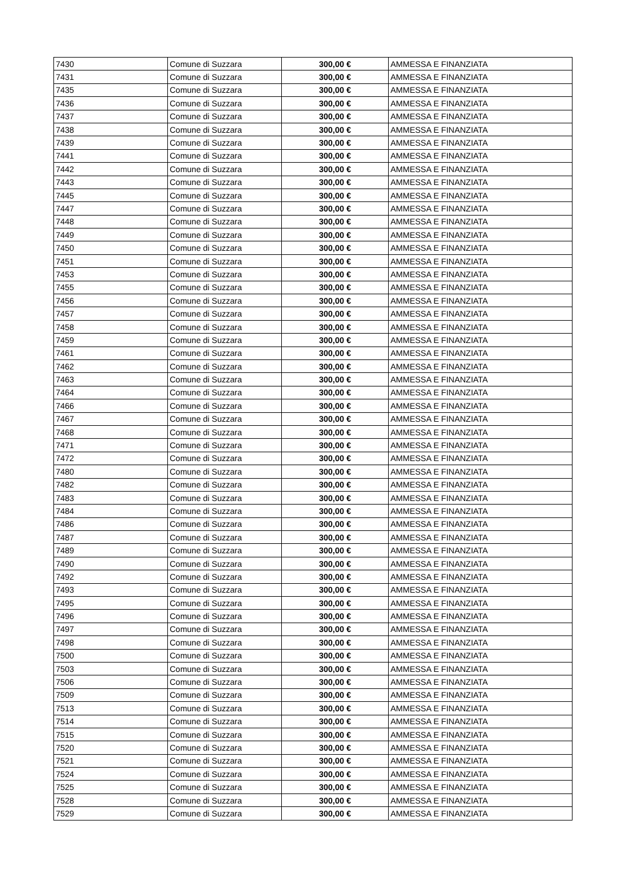| 7430 | Comune di Suzzara | 300,00 € | AMMESSA E FINANZIATA |
| 7431 | Comune di Suzzara | 300,00 € | AMMESSA E FINANZIATA |
| 7435 | Comune di Suzzara | 300,00 € | AMMESSA E FINANZIATA |
| 7436 | Comune di Suzzara | 300,00 € | AMMESSA E FINANZIATA |
| 7437 | Comune di Suzzara | 300,00 € | AMMESSA E FINANZIATA |
| 7438 | Comune di Suzzara | 300,00 € | AMMESSA E FINANZIATA |
| 7439 | Comune di Suzzara | 300,00 € | AMMESSA E FINANZIATA |
| 7441 | Comune di Suzzara | 300,00 € | AMMESSA E FINANZIATA |
| 7442 | Comune di Suzzara | 300,00 € | AMMESSA E FINANZIATA |
| 7443 | Comune di Suzzara | 300,00 € | AMMESSA E FINANZIATA |
| 7445 | Comune di Suzzara | 300,00 € | AMMESSA E FINANZIATA |
| 7447 | Comune di Suzzara | 300,00 € | AMMESSA E FINANZIATA |
| 7448 | Comune di Suzzara | 300,00 € | AMMESSA E FINANZIATA |
| 7449 | Comune di Suzzara | 300,00 € | AMMESSA E FINANZIATA |
| 7450 | Comune di Suzzara | 300,00 € | AMMESSA E FINANZIATA |
| 7451 | Comune di Suzzara | 300,00 € | AMMESSA E FINANZIATA |
| 7453 | Comune di Suzzara | 300,00 € | AMMESSA E FINANZIATA |
| 7455 | Comune di Suzzara | 300,00 € | AMMESSA E FINANZIATA |
| 7456 | Comune di Suzzara | 300,00 € | AMMESSA E FINANZIATA |
| 7457 | Comune di Suzzara | 300,00 € | AMMESSA E FINANZIATA |
| 7458 | Comune di Suzzara | 300,00 € | AMMESSA E FINANZIATA |
| 7459 | Comune di Suzzara | 300,00 € | AMMESSA E FINANZIATA |
| 7461 | Comune di Suzzara | 300,00 € | AMMESSA E FINANZIATA |
| 7462 | Comune di Suzzara | 300,00 € | AMMESSA E FINANZIATA |
| 7463 | Comune di Suzzara | 300,00 € | AMMESSA E FINANZIATA |
| 7464 | Comune di Suzzara | 300,00 € | AMMESSA E FINANZIATA |
| 7466 | Comune di Suzzara | 300,00 € | AMMESSA E FINANZIATA |
| 7467 | Comune di Suzzara | 300,00 € | AMMESSA E FINANZIATA |
| 7468 | Comune di Suzzara | 300,00 € | AMMESSA E FINANZIATA |
| 7471 | Comune di Suzzara | 300,00 € | AMMESSA E FINANZIATA |
| 7472 | Comune di Suzzara | 300,00 € | AMMESSA E FINANZIATA |
| 7480 | Comune di Suzzara | 300,00 € | AMMESSA E FINANZIATA |
| 7482 | Comune di Suzzara | 300,00 € | AMMESSA E FINANZIATA |
| 7483 | Comune di Suzzara | 300,00 € | AMMESSA E FINANZIATA |
| 7484 | Comune di Suzzara | 300,00 € | AMMESSA E FINANZIATA |
| 7486 | Comune di Suzzara | 300,00 € | AMMESSA E FINANZIATA |
| 7487 | Comune di Suzzara | 300,00 € | AMMESSA E FINANZIATA |
| 7489 | Comune di Suzzara | 300,00 € | AMMESSA E FINANZIATA |
| 7490 | Comune di Suzzara | 300,00 € | AMMESSA E FINANZIATA |
| 7492 | Comune di Suzzara | 300,00 € | AMMESSA E FINANZIATA |
| 7493 | Comune di Suzzara | 300,00 € | AMMESSA E FINANZIATA |
| 7495 | Comune di Suzzara | 300,00 € | AMMESSA E FINANZIATA |
| 7496 | Comune di Suzzara | 300,00 € | AMMESSA E FINANZIATA |
| 7497 | Comune di Suzzara | 300,00 € | AMMESSA E FINANZIATA |
| 7498 | Comune di Suzzara | 300,00 € | AMMESSA E FINANZIATA |
| 7500 | Comune di Suzzara | 300,00 € | AMMESSA E FINANZIATA |
| 7503 | Comune di Suzzara | 300,00 € | AMMESSA E FINANZIATA |
| 7506 | Comune di Suzzara | 300,00 € | AMMESSA E FINANZIATA |
| 7509 | Comune di Suzzara | 300,00 € | AMMESSA E FINANZIATA |
| 7513 | Comune di Suzzara | 300,00 € | AMMESSA E FINANZIATA |
| 7514 | Comune di Suzzara | 300,00 € | AMMESSA E FINANZIATA |
| 7515 | Comune di Suzzara | 300,00 € | AMMESSA E FINANZIATA |
| 7520 | Comune di Suzzara | 300,00 € | AMMESSA E FINANZIATA |
| 7521 | Comune di Suzzara | 300,00 € | AMMESSA E FINANZIATA |
| 7524 | Comune di Suzzara | 300,00 € | AMMESSA E FINANZIATA |
| 7525 | Comune di Suzzara | 300,00 € | AMMESSA E FINANZIATA |
| 7528 | Comune di Suzzara | 300,00 € | AMMESSA E FINANZIATA |
| 7529 | Comune di Suzzara | 300,00 € | AMMESSA E FINANZIATA |